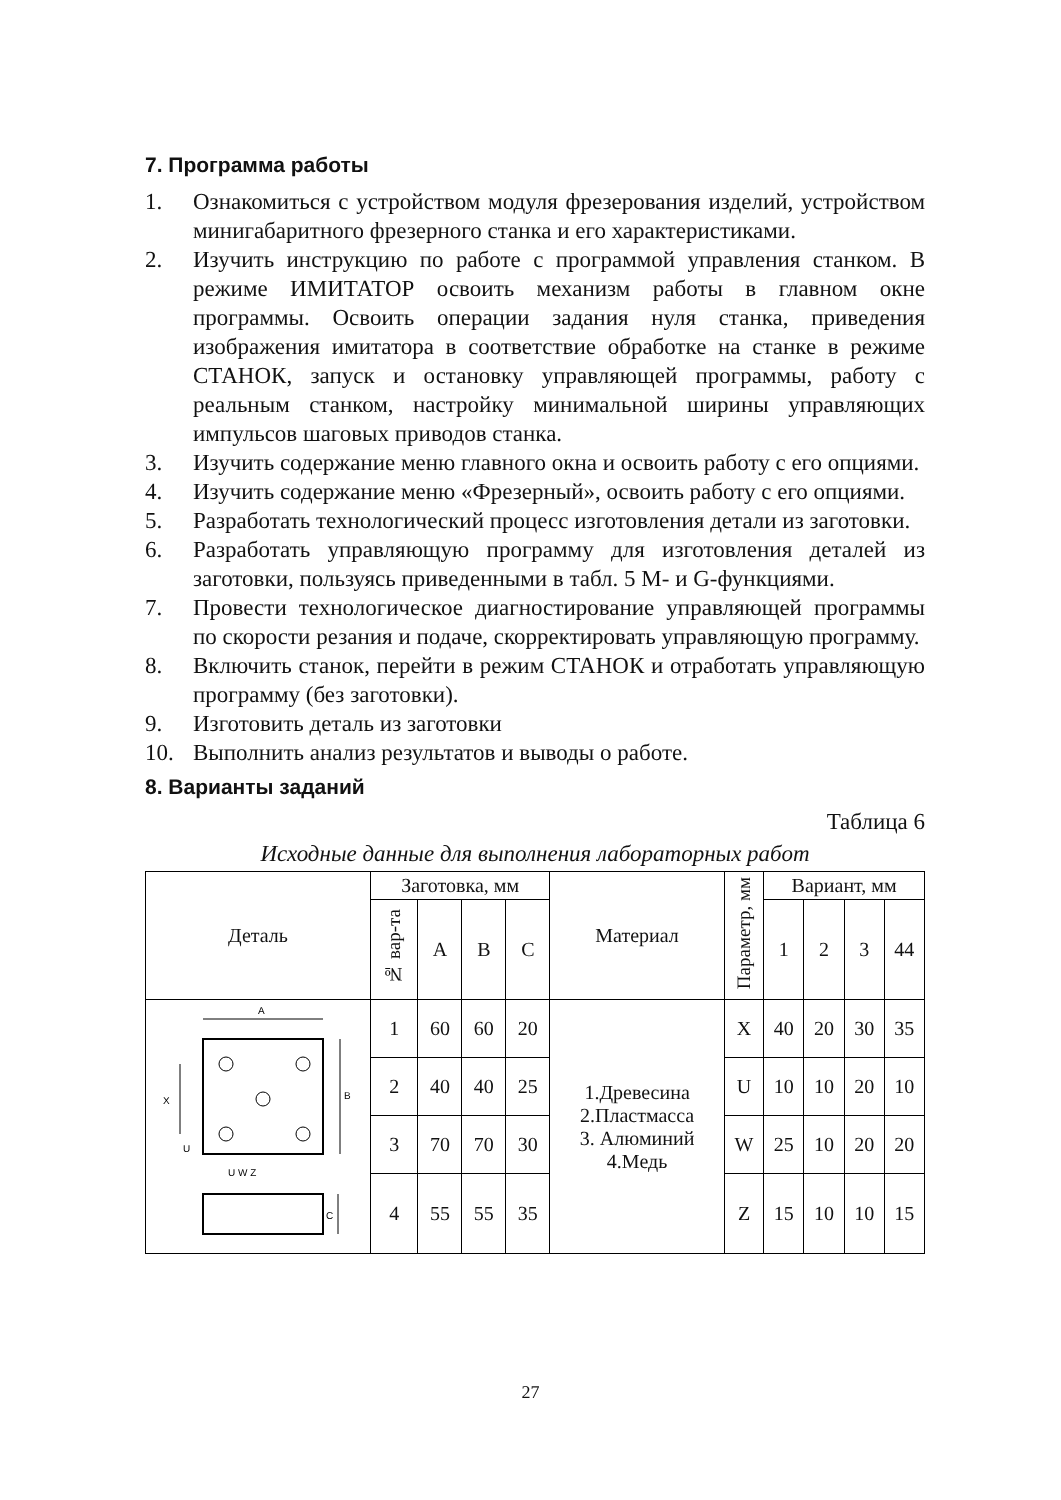7. Программа работы
1. Ознакомиться с устройством модуля фрезерования изделий, устройством минигабаритного фрезерного станка и его характеристиками.
2. Изучить инструкцию по работе с программой управления станком. В режиме ИМИТАТОР освоить механизм работы в главном окне программы. Освоить операции задания нуля станка, приведения изображения имитатора в соответствие обработке на станке в режиме СТАНОК, запуск и остановку управляющей программы, работу с реальным станком, настройку минимальной ширины управляющих импульсов шаговых приводов станка.
3. Изучить содержание меню главного окна и освоить работу с его опциями.
4. Изучить содержание меню «Фрезерный», освоить работу с его опциями.
5. Разработать технологический процесс изготовления детали из заготовки.
6. Разработать управляющую программу для изготовления деталей из заготовки, пользуясь приведенными в табл. 5 M- и G-функциями.
7. Провести технологическое диагностирование управляющей программы по скорости резания и подаче, скорректировать управляющую программу.
8. Включить станок, перейти в режим СТАНОК и отработать управляющую программу (без заготовки).
9. Изготовить деталь из заготовки
10. Выполнить анализ результатов и выводы о работе.
8. Варианты заданий
Таблица 6
Исходные данные для выполнения лабораторных работ
| Деталь | Заготовка, мм | | | | Материал | Параметр, мм | Вариант, мм | | | |
| --- | --- | --- | --- | --- | --- | --- | --- | --- | --- | --- |
| | № вар-та | A | B | C | | | 1 | 2 | 3 | 44 |
| A X B U U W Z C | 1 | 60 | 60 | 20 | 1.Древесина 2.Пластмасса 3. Алюминий 4.Медь | X | 40 | 20 | 30 | 35 |
| | 2 | 40 | 40 | 25 | | U | 10 | 10 | 20 | 10 |
| | 3 | 70 | 70 | 30 | | W | 25 | 10 | 20 | 20 |
| | 4 | 55 | 55 | 35 | | Z | 15 | 10 | 10 | 15 |
27